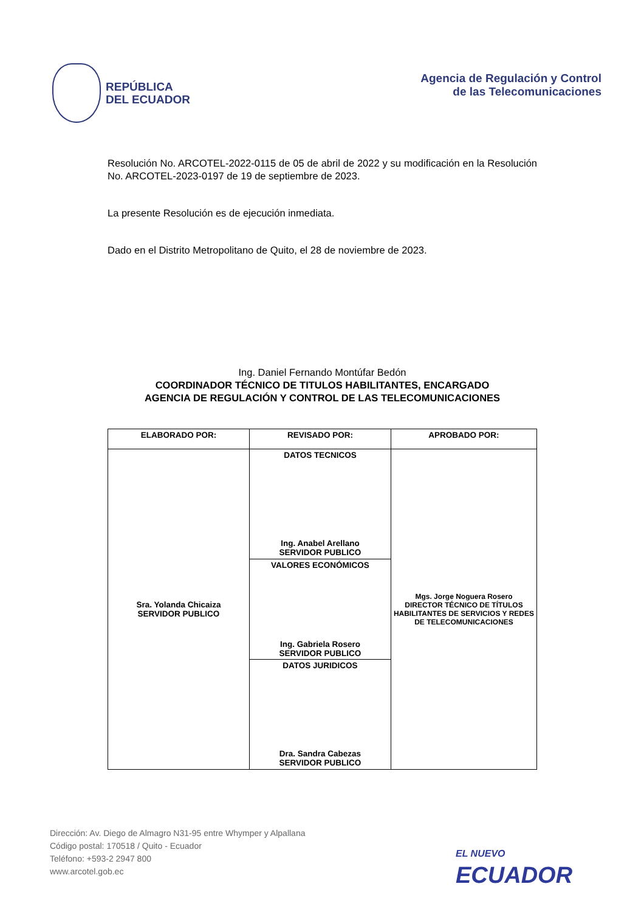REPÚBLICA
DEL ECUADOR
Agencia de Regulación y Control
de las Telecomunicaciones
Resolución No. ARCOTEL-2022-0115 de 05 de abril de 2022 y su modificación en la Resolución No. ARCOTEL-2023-0197 de 19 de septiembre de 2023.
La presente Resolución es de ejecución inmediata.
Dado en el Distrito Metropolitano de Quito, el 28 de noviembre de 2023.
Ing. Daniel Fernando Montúfar Bedón
COORDINADOR TÉCNICO DE TITULOS HABILITANTES, ENCARGADO
AGENCIA DE REGULACIÓN Y CONTROL DE LAS TELECOMUNICACIONES
| ELABORADO POR: | REVISADO POR: | APROBADO POR: |
| Sra. Yolanda Chicaiza SERVIDOR PUBLICO | DATOS TECNICOS Ing. Anabel Arellano SERVIDOR PUBLICO | Mgs. Jorge Noguera Rosero DIRECTOR TÉCNICO DE TÍTULOS HABILITANTES DE SERVICIOS Y REDES DE TELECOMUNICACIONES |
| | VALORES ECONÓMICOS Ing. Gabriela Rosero SERVIDOR PUBLICO | |
| | DATOS JURIDICOS Dra. Sandra Cabezas SERVIDOR PUBLICO | |
Dirección: Av. Diego de Almagro N31-95 entre Whymper y Alpallana
Código postal: 170518 / Quito - Ecuador
Teléfono: +593-2 2947 800
www.arcotel.gob.ec
EL NUEVO
ECUADOR